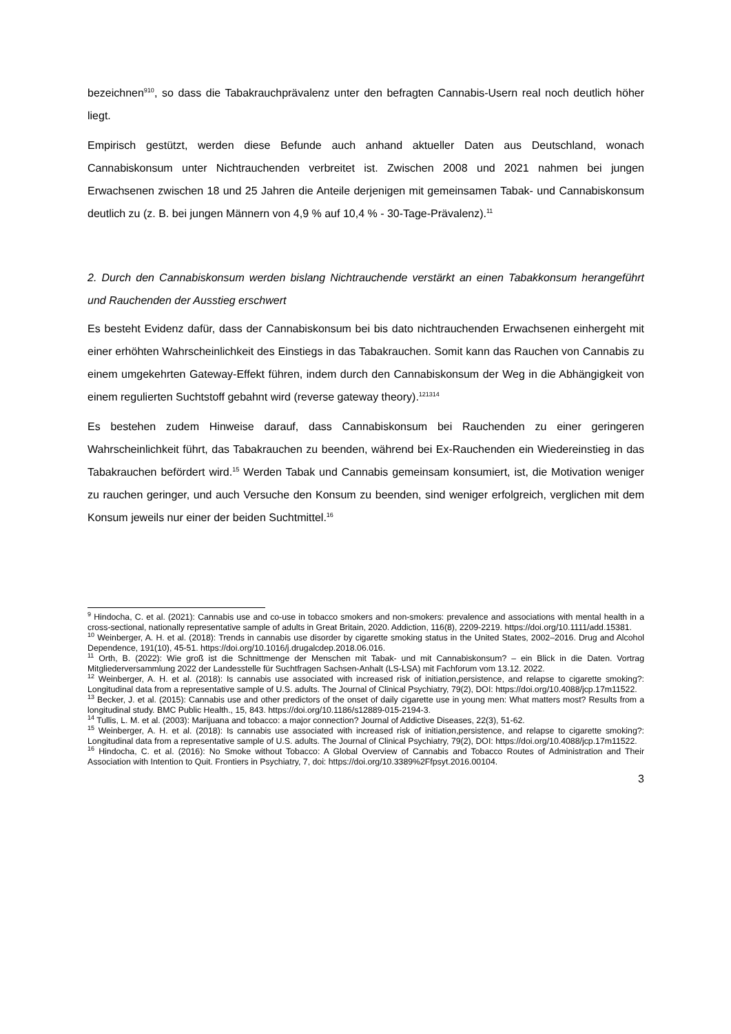bezeichnen<sup>910</sup>, so dass die Tabakrauchprävalenz unter den befragten Cannabis-Usern real noch deutlich höher liegt.
Empirisch gestützt, werden diese Befunde auch anhand aktueller Daten aus Deutschland, wonach Cannabiskonsum unter Nichtrauchenden verbreitet ist. Zwischen 2008 und 2021 nahmen bei jungen Erwachsenen zwischen 18 und 25 Jahren die Anteile derjenigen mit gemeinsamen Tabak- und Cannabiskonsum deutlich zu (z. B. bei jungen Männern von 4,9 % auf 10,4 % - 30-Tage-Prävalenz).<sup>11</sup>
2. Durch den Cannabiskonsum werden bislang Nichtrauchende verstärkt an einen Tabakkonsum herangeführt und Rauchenden der Ausstieg erschwert
Es besteht Evidenz dafür, dass der Cannabiskonsum bei bis dato nichtrauchenden Erwachsenen einhergeht mit einer erhöhten Wahrscheinlichkeit des Einstiegs in das Tabakrauchen. Somit kann das Rauchen von Cannabis zu einem umgekehrten Gateway-Effekt führen, indem durch den Cannabiskonsum der Weg in die Abhängigkeit von einem regulierten Suchtstoff gebahnt wird (reverse gateway theory).<sup>121314</sup>
Es bestehen zudem Hinweise darauf, dass Cannabiskonsum bei Rauchenden zu einer geringeren Wahrscheinlichkeit führt, das Tabakrauchen zu beenden, während bei Ex-Rauchenden ein Wiedereinstieg in das Tabakrauchen befördert wird.<sup>15</sup> Werden Tabak und Cannabis gemeinsam konsumiert, ist, die Motivation weniger zu rauchen geringer, und auch Versuche den Konsum zu beenden, sind weniger erfolgreich, verglichen mit dem Konsum jeweils nur einer der beiden Suchtmittel.<sup>16</sup>
<sup>9</sup> Hindocha, C. et al. (2021): Cannabis use and co-use in tobacco smokers and non-smokers: prevalence and associations with mental health in a cross-sectional, nationally representative sample of adults in Great Britain, 2020. Addiction, 116(8), 2209-2219. https://doi.org/10.1111/add.15381.
<sup>10</sup> Weinberger, A. H. et al. (2018): Trends in cannabis use disorder by cigarette smoking status in the United States, 2002–2016. Drug and Alcohol Dependence, 191(10), 45-51. https://doi.org/10.1016/j.drugalcdep.2018.06.016.
<sup>11</sup> Orth, B. (2022): Wie groß ist die Schnittmenge der Menschen mit Tabak- und mit Cannabiskonsum? – ein Blick in die Daten. Vortrag Mitgliederversammlung 2022 der Landesstelle für Suchtfragen Sachsen-Anhalt (LS-LSA) mit Fachforum vom 13.12. 2022.
<sup>12</sup> Weinberger, A. H. et al. (2018): Is cannabis use associated with increased risk of initiation,persistence, and relapse to cigarette smoking?: Longitudinal data from a representative sample of U.S. adults. The Journal of Clinical Psychiatry, 79(2), DOI: https://doi.org/10.4088/jcp.17m11522.
<sup>13</sup> Becker, J. et al. (2015): Cannabis use and other predictors of the onset of daily cigarette use in young men: What matters most? Results from a longitudinal study. BMC Public Health., 15, 843. https://doi.org/10.1186/s12889-015-2194-3.
<sup>14</sup> Tullis, L. M. et al. (2003): Marijuana and tobacco: a major connection? Journal of Addictive Diseases, 22(3), 51-62.
<sup>15</sup> Weinberger, A. H. et al. (2018): Is cannabis use associated with increased risk of initiation,persistence, and relapse to cigarette smoking?: Longitudinal data from a representative sample of U.S. adults. The Journal of Clinical Psychiatry, 79(2), DOI: https://doi.org/10.4088/jcp.17m11522.
<sup>16</sup> Hindocha, C. et al. (2016): No Smoke without Tobacco: A Global Overview of Cannabis and Tobacco Routes of Administration and Their Association with Intention to Quit. Frontiers in Psychiatry, 7, doi: https://doi.org/10.3389%2Ffpsyt.2016.00104.
3